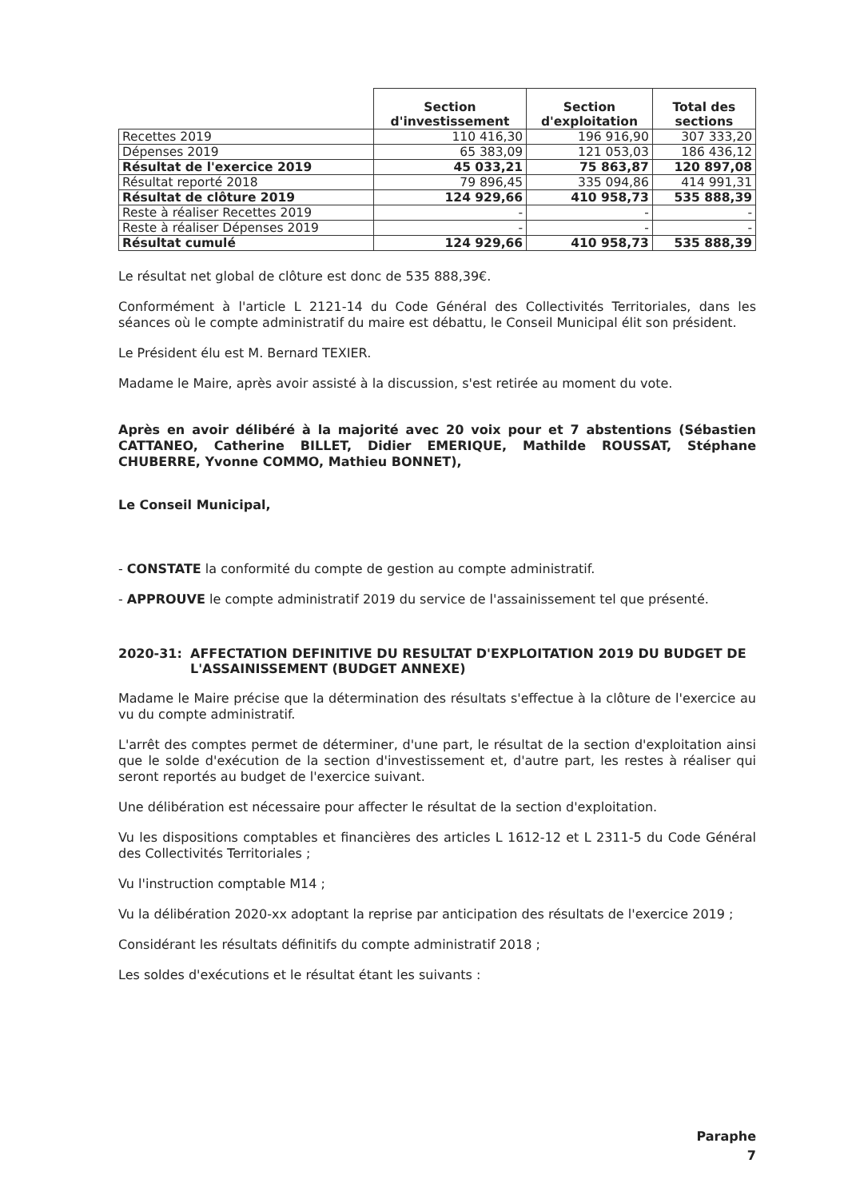| | Section d'investissement | Section d'exploitation | Total des sections |
| --- | --- | --- | --- |
| Recettes 2019 | 110 416,30 | 196 916,90 | 307 333,20 |
| Dépenses 2019 | 65 383,09 | 121 053,03 | 186 436,12 |
| Résultat de l'exercice 2019 | 45 033,21 | 75 863,87 | 120 897,08 |
| Résultat reporté 2018 | 79 896,45 | 335 094,86 | 414 991,31 |
| Résultat de clôture 2019 | 124 929,66 | 410 958,73 | 535 888,39 |
| Reste à réaliser Recettes 2019 | - | - | - |
| Reste à réaliser Dépenses 2019 | - | - | - |
| Résultat cumulé | 124 929,66 | 410 958,73 | 535 888,39 |
Le résultat net global de clôture est donc de 535 888,39€.
Conformément à l'article L 2121-14 du Code Général des Collectivités Territoriales, dans les séances où le compte administratif du maire est débattu, le Conseil Municipal élit son président.
Le Président élu est M. Bernard TEXIER.
Madame le Maire, après avoir assisté à la discussion, s'est retirée au moment du vote.
Après en avoir délibéré à la majorité avec 20 voix pour et 7 abstentions (Sébastien CATTANEO, Catherine BILLET, Didier EMERIQUE, Mathilde ROUSSAT, Stéphane CHUBERRE, Yvonne COMMO, Mathieu BONNET),
Le Conseil Municipal,
- CONSTATE la conformité du compte de gestion au compte administratif.
- APPROUVE le compte administratif 2019 du service de l'assainissement tel que présenté.
2020-31: AFFECTATION DEFINITIVE DU RESULTAT D'EXPLOITATION 2019 DU BUDGET DE L'ASSAINISSEMENT (BUDGET ANNEXE)
Madame le Maire précise que la détermination des résultats s'effectue à la clôture de l'exercice au vu du compte administratif.
L'arrêt des comptes permet de déterminer, d'une part, le résultat de la section d'exploitation ainsi que le solde d'exécution de la section d'investissement et, d'autre part, les restes à réaliser qui seront reportés au budget de l'exercice suivant.
Une délibération est nécessaire pour affecter le résultat de la section d'exploitation.
Vu les dispositions comptables et financières des articles L 1612-12 et L 2311-5 du Code Général des Collectivités Territoriales ;
Vu l'instruction comptable M14 ;
Vu la délibération 2020-xx adoptant la reprise par anticipation des résultats de l'exercice 2019 ;
Considérant les résultats définitifs du compte administratif 2018 ;
Les soldes d'exécutions et le résultat étant les suivants :
Paraphe
7